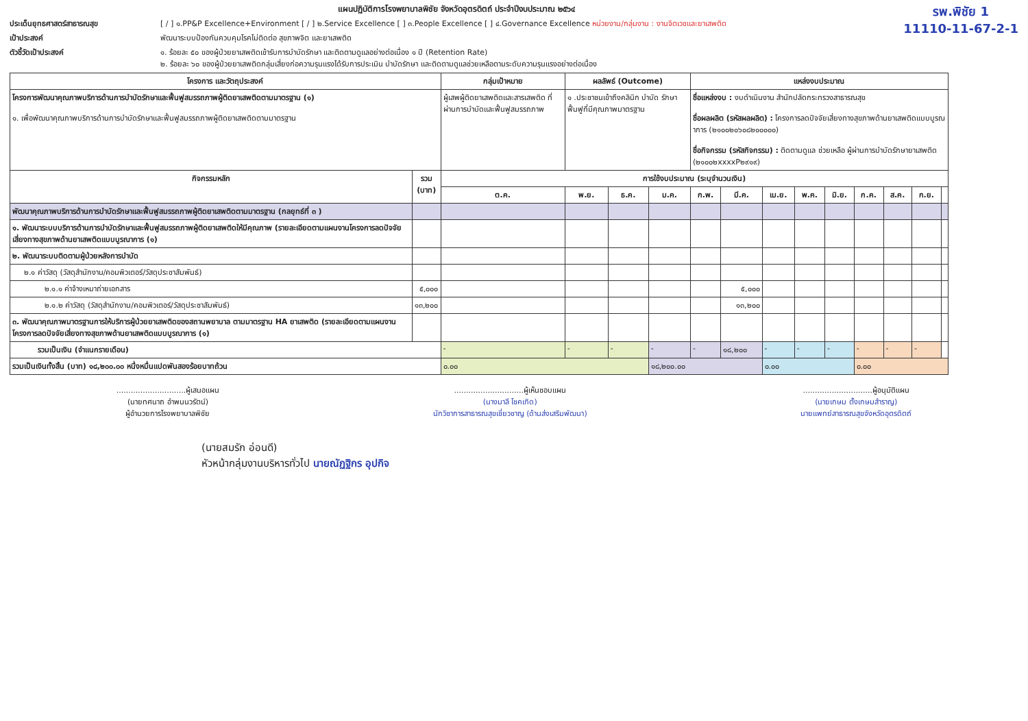แผนปฏิบัติการโรงพยาบาลพิชัย จังหวัดอุตรดิตถ์ ประจำปีงบประมาณ ๒๕๖๔ รพ.พิชัย 1
11110-11-67-2-1
ประเด็นยุทธศาสตร์สาธารณสุข [ / ] ๑.PP&P Excellence+Environment [ / ] ๒.Service Excellence [ ] ๓.People Excellence [ ] ๔.Governance Excellence หน่วยงาน/กลุ่มงาน : งานจิตเวชและยาเสพติด
เป้าประสงค์ พัฒนาระบบป้องกันควบคุมโรคไม่ติดต่อ สุขภาพจิต และยาเสพติด
ตัวชี้วัดเป้าประสงค์ ๑. ร้อยละ ๕๐ ของผู้ป่วยยาเสพติดเข้ารับการบำบัดรักษา และติดตามดูแลอย่างต่อเนื่อง ๑ ปี (Retention Rate)
๒. ร้อยละ ๖๐ ของผู้ป่วยยาเสพติดกลุ่มเสี่ยงก่อความรุนแรงได้รับการประเมิน บำบัดรักษา และติดตามดูแลช่วยเหลือตามระดับความรุนแรงอย่างต่อเนื่อง
| โครงการ และวัตถุประสงค์ | | กลุ่มเป้าหมาย | ผลลัพธ์ (Outcome) | | | แหล่งงบประมาณ | | | | | | | | |
| --- | --- | --- | --- | --- | --- | --- | --- | --- | --- | --- | --- | --- | --- | --- |
| โครงการพัฒนาคุณภาพบริการด้านการบำบัดรักษาและฟื้นฟูสมรรถภาพผู้ติดยาเสพติดตามมาตรฐาน (๑) ๑. เพื่อพัฒนาคุณภาพบริการด้านการบำบัดรักษาและฟื้นฟูสมรรถภาพผู้ติดยาเสพติดตามมาตรฐาน | | ผู้เสพผู้ติดยาเสพติดและสารเสพติด ที่ผ่านการบำบัดและฟื้นฟูสมรรถภาพ | ๑ .ประชาชนเข้าถึงคลินิก บำบัด รักษา ฟื้นฟูที่มีคุณภาพมาตรฐาน | | | ชื่อแหล่งงบ : งบดำเนินงาน สำนักปลัดกระทรวงสาธารณสุข ชื่อผลผลิต (รหัสผลผลิต) : โครงการลดปัจจัยเสี่ยงทางสุขภาพด้านยาเสพติดแบบบูรณาการ (๒๑๐๐๒๐๖๐๘๒๐๐๐๐๐) ชื่อกิจกรรม (รหัสกิจกรรม) : ติดตามดูแล ช่วยเหลือ ผู้ผ่านการบำบัดรักษายาเสพติด (๒๑๐๐๒xxxxP๒๙๑๙) | | | | | | | | |
| กิจกรรมหลัก | รวม (บาท) | การใช้งบประมาณ (ระบุจำนวนเงิน) | | | | | | | | | | | | |
| | | ต.ค. | พ.ย. | ธ.ค. | ม.ค. | ก.พ. | มี.ค. | เม.ย. | พ.ค. | มิ.ย. | ก.ค. | ส.ค. | ก.ย. | |
| พัฒนาคุณภาพบริการด้านการบำบัดรักษาและฟื้นฟูสมรรถภาพผู้ติดยาเสพติดตามมาตรฐาน (กลยุทธ์ที่ ๓ ) | | | | | | | | | | | | | | |
| ๑. พัฒนาระบบบริการด้านการบำบัดรักษาและฟื้นฟูสมรรถภาพผู้ติดยาเสพติดให้มีคุณภาพ (รายละเอียดตามแผนงานโครงการลดปัจจัยเสี่ยงทางสุขภาพด้านยาเสพติดแบบบูรณาการ (๑) | | | | | | | | | | | | | | |
| ๒. พัฒนาระบบติดตามผู้ป่วยหลังการบำบัด | | | | | | | | | | | | | | |
| ๒.๑ ค่าวัสดุ (วัสดุสำนักงาน/คอมพิวเตอร์/วัสดุประชาสัมพันธ์) | | | | | | | | | | | | | | |
| ๒.๑.๑ ค่าจ้างเหมาถ่ายเอกสาร | ๕,๐๐๐ | | | | | | ๕,๐๐๐ | | | | | | | |
| ๒.๑.๒ ค่าวัสดุ (วัสดุสำนักงาน/คอมพิวเตอร์/วัสดุประชาสัมพันธ์) | ๑๓,๒๐๐ | | | | | | ๑๓,๒๐๐ | | | | | | | |
| ๓. พัฒนาคุณภาพมาตรฐานการให้บริการผู้ป่วยยาเสพติดของสถานพยาบาล ตามมาตรฐาน HA ยาเสพติด (รายละเอียดตามแผนงานโครงการลดปัจจัยเสี่ยงทางสุขภาพด้านยาเสพติดแบบบูรณาการ (๑) | | | | | | | | | | | | | | |
| รวมเป็นเงิน (จำแนกรายเดือน) | | - | - | - | - | - | ๑๘,๒๐๐ | - | - | - | - | - | - | |
| รวมเป็นเงินทั้งสิ้น (บาท) ๑๘,๒๐๐.๐๐ หนึ่งหมื่นแปดพันสองร้อยบาทถ้วน | | ๐.๐๐ | | | ๑๘,๒๐๐.๐๐ | | | ๐.๐๐ | | | ๐.๐๐ | | | |
.............................ผู้เสนอแผน
(นายทศนาถ อำพนนวรัตน์)
ผู้อำนวยการโรงพยาบาลพิชัย
.............................ผู้เห็นชอบแผน
(นางมาลี โชคเกิด)
นักวิชาการสาธารณสุขเชี่ยวชาญ (ด้านส่งเสริมพัฒนา)
.............................ผู้อนุมัติแผน
(นายเกษม ตั้งเกษมสำราญ)
นายแพทย์สาธารณสุขจังหวัดอุตรดิตถ์
(นายสมรัก อ่อนดี)
หัวหน้ากลุ่มงานบริหารทั่วไป นายณัฏฐิกร อุปกิจ